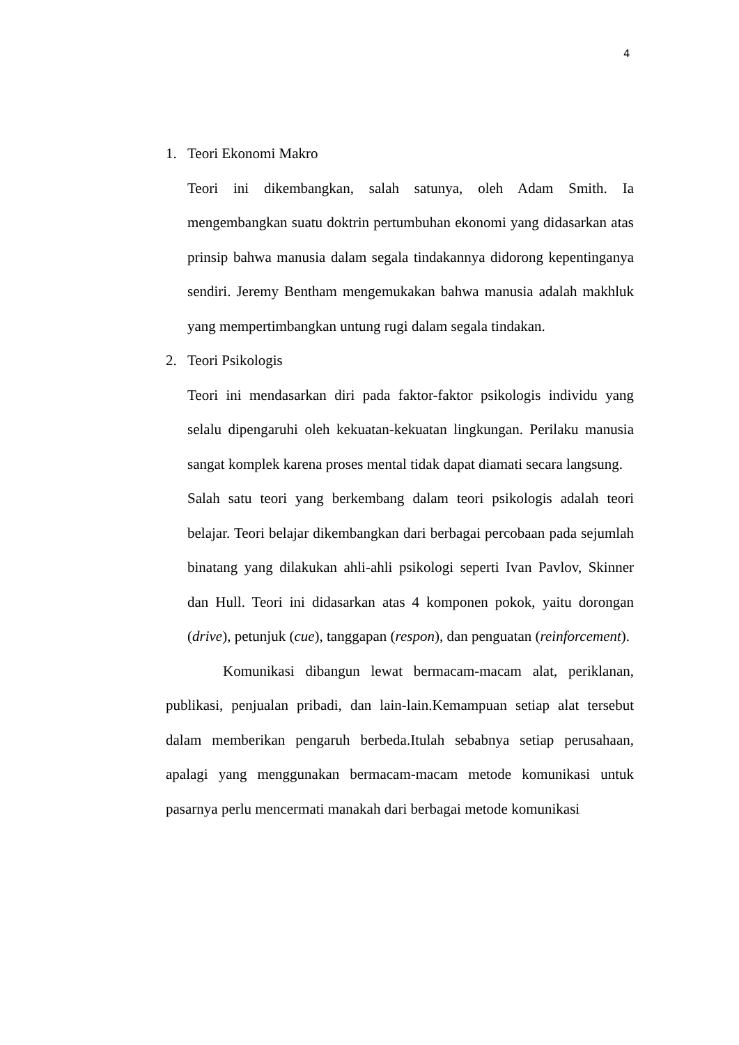4
1. Teori Ekonomi Makro
Teori ini dikembangkan, salah satunya, oleh Adam Smith. Ia mengembangkan suatu doktrin pertumbuhan ekonomi yang didasarkan atas prinsip bahwa manusia dalam segala tindakannya didorong kepentinganya sendiri. Jeremy Bentham mengemukakan bahwa manusia adalah makhluk yang mempertimbangkan untung rugi dalam segala tindakan.
2. Teori Psikologis
Teori ini mendasarkan diri pada faktor-faktor psikologis individu yang selalu dipengaruhi oleh kekuatan-kekuatan lingkungan. Perilaku manusia sangat komplek karena proses mental tidak dapat diamati secara langsung.
Salah satu teori yang berkembang dalam teori psikologis adalah teori belajar. Teori belajar dikembangkan dari berbagai percobaan pada sejumlah binatang yang dilakukan ahli-ahli psikologi seperti Ivan Pavlov, Skinner dan Hull. Teori ini didasarkan atas 4 komponen pokok, yaitu dorongan (drive), petunjuk (cue), tanggapan (respon), dan penguatan (reinforcement).
Komunikasi dibangun lewat bermacam-macam alat, periklanan, publikasi, penjualan pribadi, dan lain-lain.Kemampuan setiap alat tersebut dalam memberikan pengaruh berbeda.Itulah sebabnya setiap perusahaan, apalagi yang menggunakan bermacam-macam metode komunikasi untuk pasarnya perlu mencermati manakah dari berbagai metode komunikasi